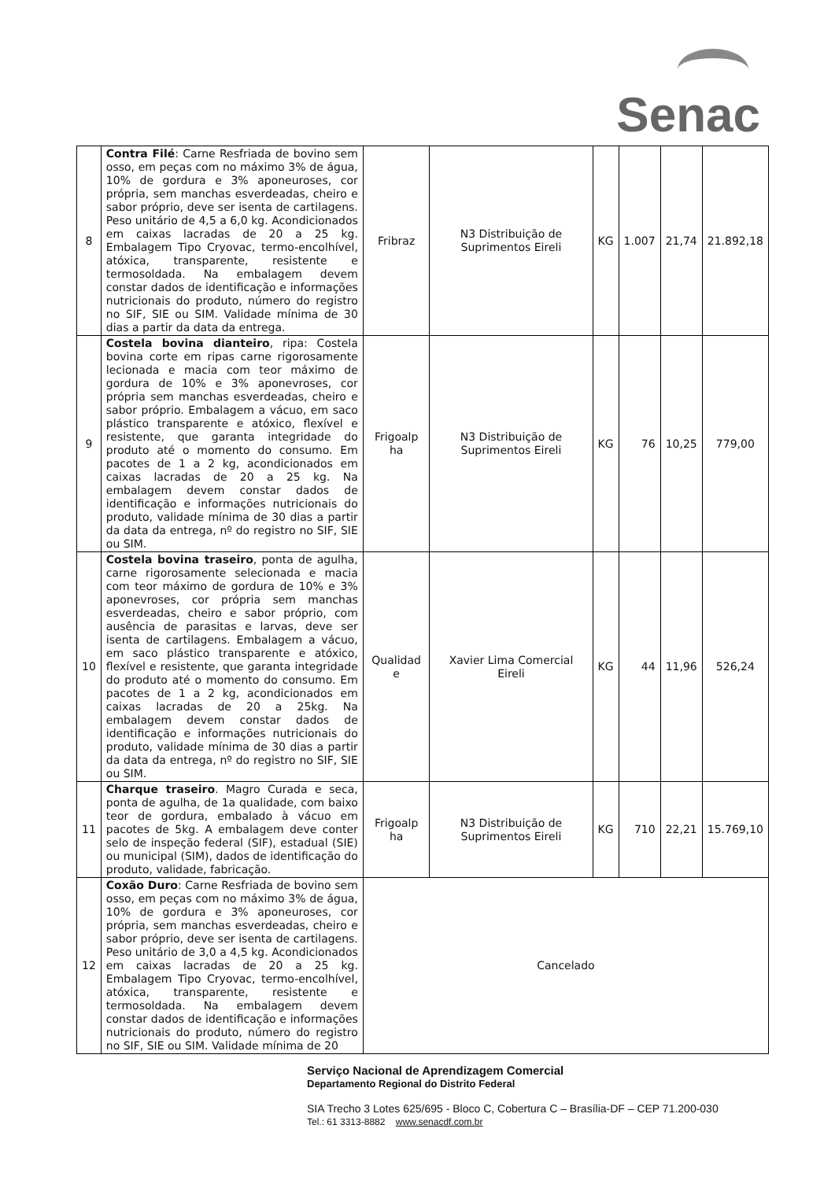Senac
| 8 | Contra Filé : Carne Resfriada de bovino sem osso, em peças com no máximo 3% de água, 10% de gordura e 3% aponeuroses, cor própria, sem manchas esverdeadas, cheiro e sabor próprio, deve ser isenta de cartilagens. Peso unitário de 4,5 a 6,0 kg. Acondicionados em caixas lacradas de 20 a 25 kg. Embalagem Tipo Cryovac, termo-encolhível, atóxica, transparente, resistente e termosoldada. Na embalagem devem constar dados de identificação e informações nutricionais do produto, número do registro no SIF, SIE ou SIM. Validade mínima de 30 dias a partir da data da entrega. | Fribraz | N3 Distribuição de Suprimentos Eireli | KG | 1.007 | 21,74 | 21.892,18 |
| 9 | Costela bovina dianteiro , ripa: Costela bovina corte em ripas carne rigorosamente lecionada e macia com teor máximo de gordura de 10% e 3% aponevroses, cor própria sem manchas esverdeadas, cheiro e sabor próprio. Embalagem a vácuo, em saco plástico transparente e atóxico, flexível e resistente, que garanta integridade do produto até o momento do consumo. Em pacotes de 1 a 2 kg, acondicionados em caixas lacradas de 20 a 25 kg. Na embalagem devem constar dados de identificação e informações nutricionais do produto, validade mínima de 30 dias a partir da data da entrega, nº do registro no SIF, SIE ou SIM. | Frigoalp ha | N3 Distribuição de Suprimentos Eireli | KG | 76 | 10,25 | 779,00 |
| 10 | Costela bovina traseiro , ponta de agulha, carne rigorosamente selecionada e macia com teor máximo de gordura de 10% e 3% aponevroses, cor própria sem manchas esverdeadas, cheiro e sabor próprio, com ausência de parasitas e larvas, deve ser isenta de cartilagens. Embalagem a vácuo, em saco plástico transparente e atóxico, flexível e resistente, que garanta integridade do produto até o momento do consumo. Em pacotes de 1 a 2 kg, acondicionados em caixas lacradas de 20 a 25kg. Na embalagem devem constar dados de identificação e informações nutricionais do produto, validade mínima de 30 dias a partir da data da entrega, nº do registro no SIF, SIE ou SIM. | Qualidad e | Xavier Lima Comercial Eireli | KG | 44 | 11,96 | 526,24 |
| 11 | Charque traseiro . Magro Curada e seca, ponta de agulha, de 1a qualidade, com baixo teor de gordura, embalado à vácuo em pacotes de 5kg. A embalagem deve conter selo de inspeção federal (SIF), estadual (SIE) ou municipal (SIM), dados de identificação do produto, validade, fabricação. | Frigoalp ha | N3 Distribuição de Suprimentos Eireli | KG | 710 | 22,21 | 15.769,10 |
| 12 | Coxão Duro : Carne Resfriada de bovino sem osso, em peças com no máximo 3% de água, 10% de gordura e 3% aponeuroses, cor própria, sem manchas esverdeadas, cheiro e sabor próprio, deve ser isenta de cartilagens. Peso unitário de 3,0 a 4,5 kg. Acondicionados em caixas lacradas de 20 a 25 kg. Embalagem Tipo Cryovac, termo-encolhível, atóxica, transparente, resistente e termosoldada. Na embalagem devem constar dados de identificação e informações nutricionais do produto, número do registro no SIF, SIE ou SIM. Validade mínima de 20 | Cancelado | | | | | |
Serviço Nacional de Aprendizagem Comercial
Departamento Regional do Distrito Federal
SIA Trecho 3 Lotes 625/695 - Bloco C, Cobertura C – Brasília-DF – CEP 71.200-030
Tel.: 61 3313-8882 www.senacdf.com.br